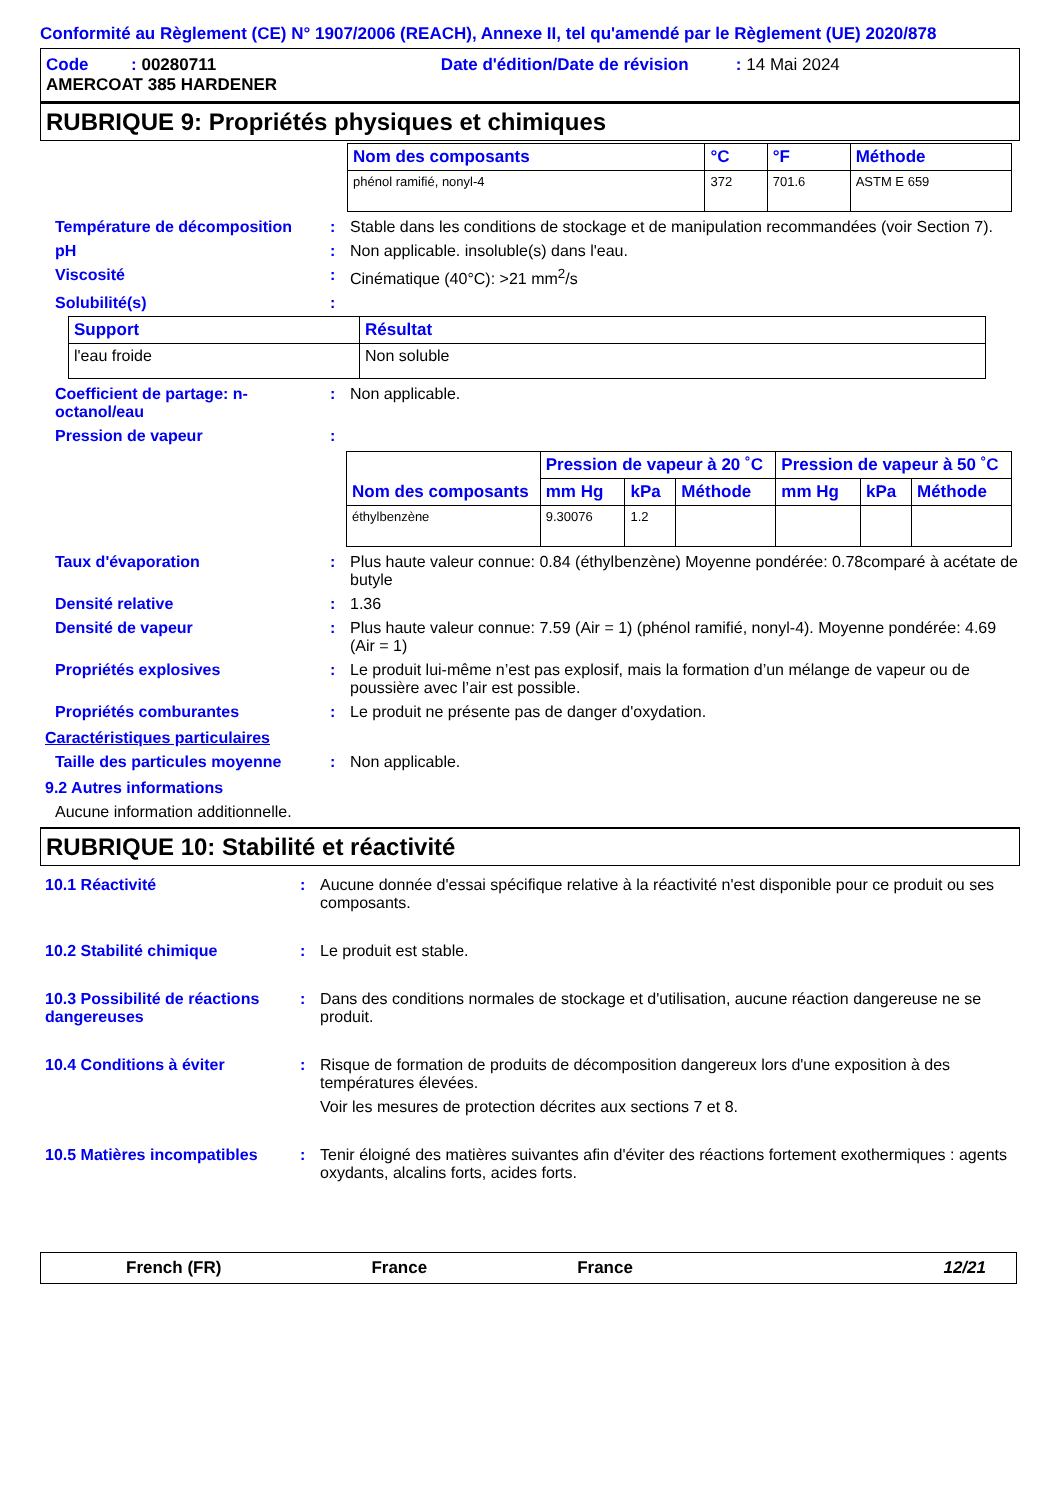Conformité au Règlement (CE) N° 1907/2006 (REACH), Annexe II, tel qu'amendé par le Règlement (UE) 2020/878
Code : 00280711 Date d'édition/Date de révision : 14 Mai 2024
AMERCOAT 385 HARDENER
RUBRIQUE 9: Propriétés physiques et chimiques
| Nom des composants | °C | °F | Méthode |
| --- | --- | --- | --- |
| phénol ramifié, nonyl-4 | 372 | 701.6 | ASTM E 659 |
Température de décomposition : Stable dans les conditions de stockage et de manipulation recommandées (voir Section 7).
pH : Non applicable. insoluble(s) dans l'eau.
Viscosité : Cinématique (40°C): >21 mm<sup>2</sup>/s
Solubilité(s) :
| Support | Résultat |
| --- | --- |
| l'eau froide | Non soluble |
Coefficient de partage: n-octanol/eau
: Non applicable.
Pression de vapeur :
| Nom des composants | Pression de vapeur à 20 ˚C | | | Pression de vapeur à 50 ˚C | | |
| --- | --- | --- | --- | --- | --- | --- |
| | mm Hg | kPa | Méthode | mm Hg | kPa | Méthode |
| éthylbenzène | 9.30076 | 1.2 | | | | |
Taux d'évaporation : Plus haute valeur connue: 0.84 (éthylbenzène) Moyenne pondérée: 0.78comparé à acétate de butyle
Densité relative : 1.36
Densité de vapeur : Plus haute valeur connue: 7.59 (Air = 1) (phénol ramifié, nonyl-4). Moyenne pondérée: 4.69 (Air = 1)
Propriétés explosives : Le produit lui-même n’est pas explosif, mais la formation d’un mélange de vapeur ou de poussière avec l’air est possible.
Propriétés comburantes : Le produit ne présente pas de danger d'oxydation.
Caractéristiques particulaires
Taille des particules moyenne
: Non applicable.
9.2 Autres informations
Aucune information additionnelle.
RUBRIQUE 10: Stabilité et réactivité
10.1 Réactivité : Aucune donnée d'essai spécifique relative à la réactivité n'est disponible pour ce produit ou ses composants.
10.2 Stabilité chimique : Le produit est stable.
10.3 Possibilité de réactions dangereuses
: Dans des conditions normales de stockage et d'utilisation, aucune réaction dangereuse ne se produit.
10.4 Conditions à éviter : Risque de formation de produits de décomposition dangereux lors d'une exposition à des températures élevées.
Voir les mesures de protection décrites aux sections 7 et 8.
10.5 Matières incompatibles
: Tenir éloigné des matières suivantes afin d'éviter des réactions fortement exothermiques : agents oxydants, alcalins forts, acides forts.
French (FR) France France 12/21